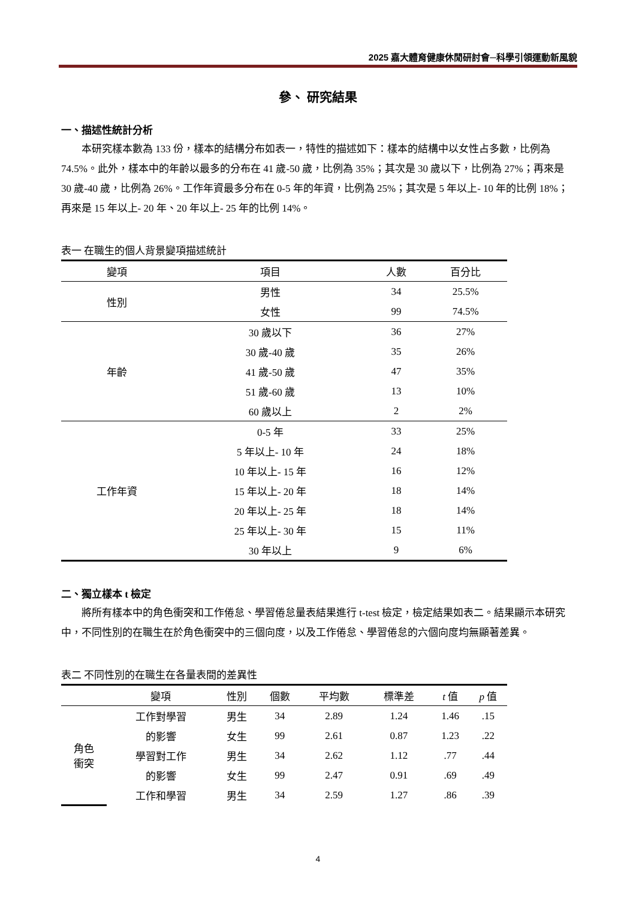2025 嘉大體育健康休閒研討會─科學引領運動新風貌
參、 研究結果
一、描述性統計分析
本研究樣本數為 133 份，樣本的結構分布如表一，特性的描述如下：樣本的結構中以女性占多數，比例為 74.5%。此外，樣本中的年齡以最多的分布在 41 歲-50 歲，比例為 35%；其次是 30 歲以下，比例為 27%；再來是 30 歲-40 歲，比例為 26%。工作年資最多分布在 0-5 年的年資，比例為 25%；其次是 5 年以上- 10 年的比例 18%；再來是 15 年以上- 20 年、20 年以上- 25 年的比例 14%。
表一 在職生的個人背景變項描述統計
| 變項 | 項目 | 人數 | 百分比 |
| --- | --- | --- | --- |
| 性別 | 男性 | 34 | 25.5% |
| | 女性 | 99 | 74.5% |
| 年齡 | 30 歲以下 | 36 | 27% |
| | 30 歲-40 歲 | 35 | 26% |
| | 41 歲-50 歲 | 47 | 35% |
| | 51 歲-60 歲 | 13 | 10% |
| | 60 歲以上 | 2 | 2% |
| 工作年資 | 0-5 年 | 33 | 25% |
| | 5 年以上- 10 年 | 24 | 18% |
| | 10 年以上- 15 年 | 16 | 12% |
| | 15 年以上- 20 年 | 18 | 14% |
| | 20 年以上- 25 年 | 18 | 14% |
| | 25 年以上- 30 年 | 15 | 11% |
| | 30 年以上 | 9 | 6% |
二、獨立樣本 t 檢定
將所有樣本中的角色衝突和工作倦怠、學習倦怠量表結果進行 t-test 檢定，檢定結果如表二。結果顯示本研究中，不同性別的在職生在於角色衝突中的三個向度，以及工作倦怠、學習倦怠的六個向度均無顯著差異。
表二 不同性別的在職生在各量表間的差異性
| | 變項 | 性別 | 個數 | 平均數 | 標準差 | t 值 | p 值 |
| --- | --- | --- | --- | --- | --- | --- | --- |
| 角色 衝突 | 工作對學習 | 男生 | 34 | 2.89 | 1.24 | 1.46 | .15 |
| | 的影響 | 女生 | 99 | 2.61 | 0.87 | 1.23 | .22 |
| | 學習對工作 | 男生 | 34 | 2.62 | 1.12 | .77 | .44 |
| | 的影響 | 女生 | 99 | 2.47 | 0.91 | .69 | .49 |
| | 工作和學習 | 男生 | 34 | 2.59 | 1.27 | .86 | .39 |
4